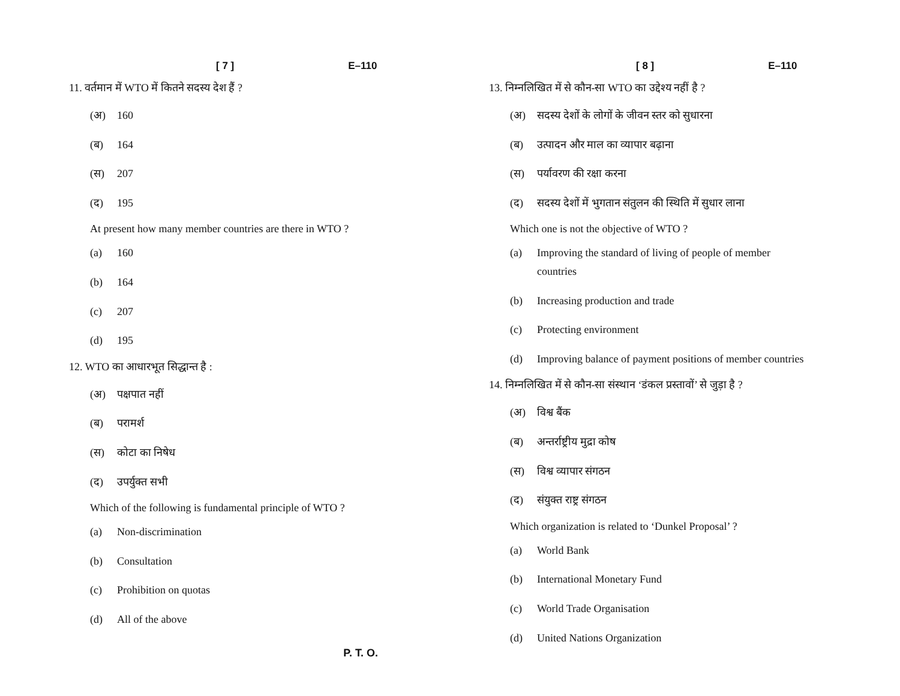[ 7 ] E–110
11. वर्तमान में WTO में कितने सदस्य देश हैं ?
(अ) 160
(ब) 164
(स) 207
(द) 195
At present how many member countries are there in WTO ?
(a) 160
(b) 164
(c) 207
(d) 195
12. WTO का आधारभूत सिद्धान्त है :
(अ) पक्षपात नहीं
(ब) परामर्श
(स) कोटा का निषेध
(द) उपर्युक्त सभी
Which of the following is fundamental principle of WTO ?
(a) Non-discrimination
(b) Consultation
(c) Prohibition on quotas
(d) All of the above
P. T. O.
[ 8 ] E–110
13. निम्नलिखित में से कौन-सा WTO का उद्देश्य नहीं है ?
(अ) सदस्य देशों के लोगों के जीवन स्तर को सुधारना
(ब) उत्पादन और माल का व्यापार बढ़ाना
(स) पर्यावरण की रक्षा करना
(द) सदस्य देशों में भुगतान संतुलन की स्थिति में सुधार लाना
Which one is not the objective of WTO ?
(a) Improving the standard of living of people of member countries
(b) Increasing production and trade
(c) Protecting environment
(d) Improving balance of payment positions of member countries
14. निम्नलिखित में से कौन-सा संस्थान ‘डंकल प्रस्तावों’ से जुड़ा है ?
(अ) विश्व बैंक
(ब) अन्तर्राष्ट्रीय मुद्रा कोष
(स) विश्व व्यापार संगठन
(द) संयुक्त राष्ट्र संगठन
Which organization is related to ‘Dunkel Proposal’ ?
(a) World Bank
(b) International Monetary Fund
(c) World Trade Organisation
(d) United Nations Organization